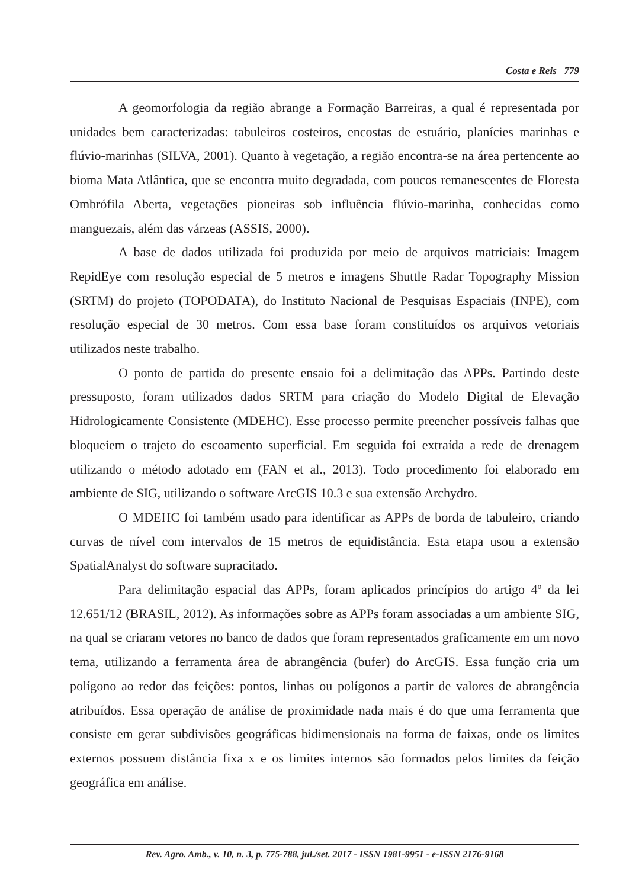Costa e Reis 779
A geomorfologia da região abrange a Formação Barreiras, a qual é representada por unidades bem caracterizadas: tabuleiros costeiros, encostas de estuário, planícies marinhas e flúvio-marinhas (SILVA, 2001). Quanto à vegetação, a região encontra-se na área pertencente ao bioma Mata Atlântica, que se encontra muito degradada, com poucos remanescentes de Floresta Ombrófila Aberta, vegetações pioneiras sob influência flúvio-marinha, conhecidas como manguezais, além das várzeas (ASSIS, 2000).
A base de dados utilizada foi produzida por meio de arquivos matriciais: Imagem RepidEye com resolução especial de 5 metros e imagens Shuttle Radar Topography Mission (SRTM) do projeto (TOPODATA), do Instituto Nacional de Pesquisas Espaciais (INPE), com resolução especial de 30 metros. Com essa base foram constituídos os arquivos vetoriais utilizados neste trabalho.
O ponto de partida do presente ensaio foi a delimitação das APPs. Partindo deste pressuposto, foram utilizados dados SRTM para criação do Modelo Digital de Elevação Hidrologicamente Consistente (MDEHC). Esse processo permite preencher possíveis falhas que bloqueiem o trajeto do escoamento superficial. Em seguida foi extraída a rede de drenagem utilizando o método adotado em (FAN et al., 2013). Todo procedimento foi elaborado em ambiente de SIG, utilizando o software ArcGIS 10.3 e sua extensão Archydro.
O MDEHC foi também usado para identificar as APPs de borda de tabuleiro, criando curvas de nível com intervalos de 15 metros de equidistância. Esta etapa usou a extensão SpatialAnalyst do software supracitado.
Para delimitação espacial das APPs, foram aplicados princípios do artigo 4º da lei 12.651/12 (BRASIL, 2012). As informações sobre as APPs foram associadas a um ambiente SIG, na qual se criaram vetores no banco de dados que foram representados graficamente em um novo tema, utilizando a ferramenta área de abrangência (bufer) do ArcGIS. Essa função cria um polígono ao redor das feições: pontos, linhas ou polígonos a partir de valores de abrangência atribuídos. Essa operação de análise de proximidade nada mais é do que uma ferramenta que consiste em gerar subdivisões geográficas bidimensionais na forma de faixas, onde os limites externos possuem distância fixa x e os limites internos são formados pelos limites da feição geográfica em análise.
Rev. Agro. Amb., v. 10, n. 3, p. 775-788, jul./set. 2017 - ISSN 1981-9951 - e-ISSN 2176-9168